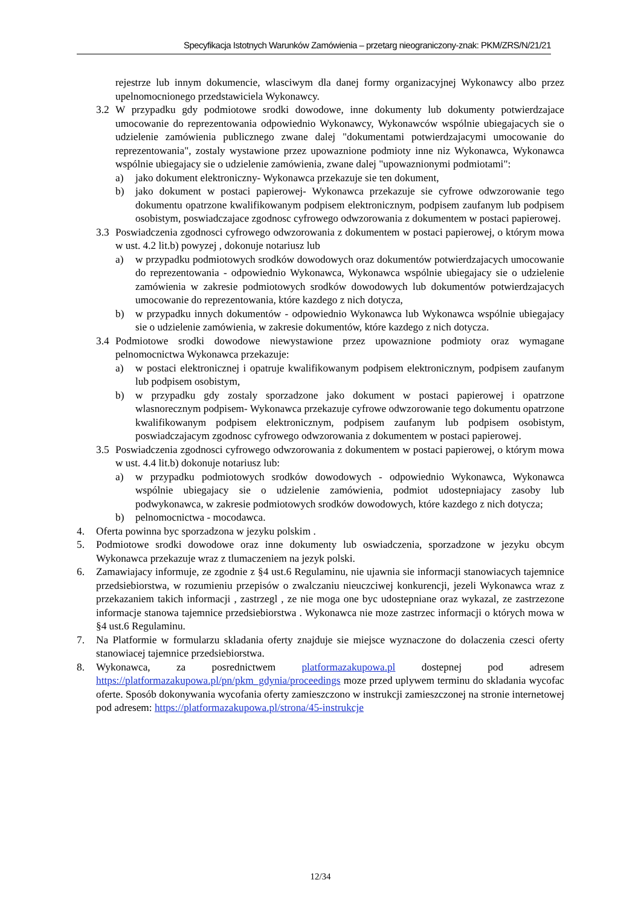Specyfikacja Istotnych Warunków Zamówienia – przetarg nieograniczony-znak: PKM/ZRS/N/21/21
rejestrze lub innym dokumencie, wlasciwym dla danej formy organizacyjnej Wykonawcy albo przez upelnomocnionego przedstawiciela Wykonawcy.
3.2 W przypadku gdy podmiotowe srodki dowodowe, inne dokumenty lub dokumenty potwierdzajace umocowanie do reprezentowania odpowiednio Wykonawcy, Wykonawców wspólnie ubiegajacych sie o udzielenie zamówienia publicznego zwane dalej "dokumentami potwierdzajacymi umocowanie do reprezentowania", zostaly wystawione przez upowaznione podmioty inne niz Wykonawca, Wykonawca wspólnie ubiegajacy sie o udzielenie zamówienia, zwane dalej "upowaznionymi podmiotami":
a) jako dokument elektroniczny- Wykonawca przekazuje sie ten dokument,
b) jako dokument w postaci papierowej- Wykonawca przekazuje sie cyfrowe odwzorowanie tego dokumentu opatrzone kwalifikowanym podpisem elektronicznym, podpisem zaufanym lub podpisem osobistym, poswiadczajace zgodnosc cyfrowego odwzorowania z dokumentem w postaci papierowej.
3.3 Poswiadczenia zgodnosci cyfrowego odwzorowania z dokumentem w postaci papierowej, o którym mowa w ust. 4.2 lit.b) powyzej , dokonuje notariusz lub
a) w przypadku podmiotowych srodków dowodowych oraz dokumentów potwierdzajacych umocowanie do reprezentowania - odpowiednio Wykonawca, Wykonawca wspólnie ubiegajacy sie o udzielenie zamówienia w zakresie podmiotowych srodków dowodowych lub dokumentów potwierdzajacych umocowanie do reprezentowania, które kazdego z nich dotycza,
b) w przypadku innych dokumentów - odpowiednio Wykonawca lub Wykonawca wspólnie ubiegajacy sie o udzielenie zamówienia, w zakresie dokumentów, które kazdego z nich dotycza.
3.4 Podmiotowe srodki dowodowe niewystawione przez upowaznione podmioty oraz wymagane pelnomocnictwa Wykonawca przekazuje:
a) w postaci elektronicznej i opatruje kwalifikowanym podpisem elektronicznym, podpisem zaufanym lub podpisem osobistym,
b) w przypadku gdy zostaly sporzadzone jako dokument w postaci papierowej i opatrzone wlasnorecznym podpisem- Wykonawca przekazuje cyfrowe odwzorowanie tego dokumentu opatrzone kwalifikowanym podpisem elektronicznym, podpisem zaufanym lub podpisem osobistym, poswiadczajacym zgodnosc cyfrowego odwzorowania z dokumentem w postaci papierowej.
3.5 Poswiadczenia zgodnosci cyfrowego odwzorowania z dokumentem w postaci papierowej, o którym mowa w ust. 4.4 lit.b) dokonuje notariusz lub:
a) w przypadku podmiotowych srodków dowodowych - odpowiednio Wykonawca, Wykonawca wspólnie ubiegajacy sie o udzielenie zamówienia, podmiot udostepniajacy zasoby lub podwykonawca, w zakresie podmiotowych srodków dowodowych, które kazdego z nich dotycza;
b) pelnomocnictwa - mocodawca.
4. Oferta powinna byc sporzadzona w jezyku polskim .
5. Podmiotowe srodki dowodowe oraz inne dokumenty lub oswiadczenia, sporzadzone w jezyku obcym Wykonawca przekazuje wraz z tlumaczeniem na jezyk polski.
6. Zamawiajacy informuje, ze zgodnie z §4 ust.6 Regulaminu, nie ujawnia sie informacji stanowiacych tajemnice przedsiebiorstwa, w rozumieniu przepisów o zwalczaniu nieuczciwej konkurencji, jezeli Wykonawca wraz z przekazaniem takich informacji , zastrzegl , ze nie moga one byc udostepniane oraz wykazal, ze zastrzezone informacje stanowa tajemnice przedsiebiorstwa . Wykonawca nie moze zastrzec informacji o których mowa w §4 ust.6 Regulaminu.
7. Na Platformie w formularzu skladania oferty znajduje sie miejsce wyznaczone do dolaczenia czesci oferty stanowiacej tajemnice przedsiebiorstwa.
8. Wykonawca, za posrednictwem platformazakupowa.pl dostepnej pod adresem https://platformazakupowa.pl/pn/pkm_gdynia/proceedings moze przed uplywem terminu do skladania wycofac oferte. Sposób dokonywania wycofania oferty zamieszczono w instrukcji zamieszczonej na stronie internetowej pod adresem: https://platformazakupowa.pl/strona/45-instrukcje
12/34